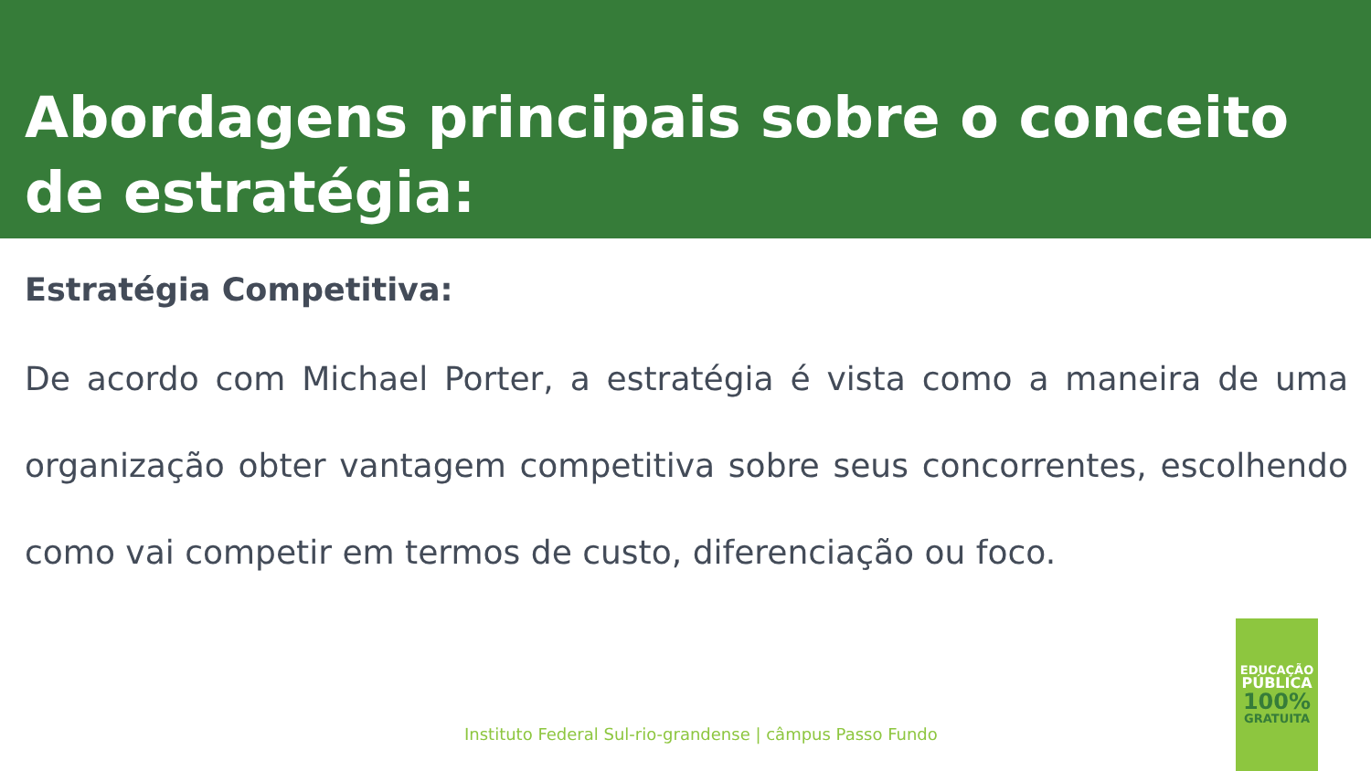Abordagens principais sobre o conceito de estratégia:
Estratégia Competitiva:
De acordo com Michael Porter, a estratégia é vista como a maneira de uma organização obter vantagem competitiva sobre seus concorrentes, escolhendo como vai competir em termos de custo, diferenciação ou foco.
Instituto Federal Sul-rio-grandense | câmpus Passo Fundo
EDUCAÇÃO
PÚBLICA
100%
GRATUITA